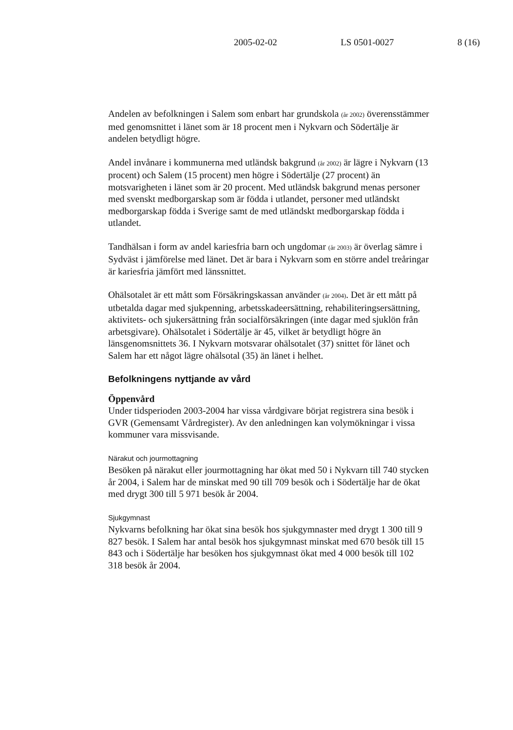2005-02-02 LS 0501-0027 8 (16)
Andelen av befolkningen i Salem som enbart har grundskola (år 2002) överensstämmer med genomsnittet i länet som är 18 procent men i Nykvarn och Södertälje är andelen betydligt högre.
Andel invånare i kommunerna med utländsk bakgrund (år 2002) är lägre i Nykvarn (13 procent) och Salem (15 procent) men högre i Södertälje (27 procent) än motsvarigheten i länet som är 20 procent. Med utländsk bakgrund menas personer med svenskt medborgarskap som är födda i utlandet, personer med utländskt medborgarskap födda i Sverige samt de med utländskt medborgarskap födda i utlandet.
Tandhälsan i form av andel kariesfria barn och ungdomar (år 2003) är överlag sämre i Sydväst i jämförelse med länet. Det är bara i Nykvarn som en större andel treåringar är kariesfria jämfört med länssnittet.
Ohälsotalet är ett mått som Försäkringskassan använder (år 2004). Det är ett mått på utbetalda dagar med sjukpenning, arbetsskadeersättning, rehabiliteringsersättning, aktivitets- och sjukersättning från socialförsäkringen (inte dagar med sjuklön från arbetsgivare). Ohälsotalet i Södertälje är 45, vilket är betydligt högre än länsgenomsnittets 36. I Nykvarn motsvarar ohälsotalet (37) snittet för länet och Salem har ett något lägre ohälsotal (35) än länet i helhet.
Befolkningens nyttjande av vård
Öppenvård
Under tidsperioden 2003-2004 har vissa vårdgivare börjat registrera sina besök i GVR (Gemensamt Vårdregister). Av den anledningen kan volymökningar i vissa kommuner vara missvisande.
Närakut och jourmottagning
Besöken på närakut eller jourmottagning har ökat med 50 i Nykvarn till 740 stycken år 2004, i Salem har de minskat med 90 till 709 besök och i Södertälje har de ökat med drygt 300 till 5 971 besök år 2004.
Sjukgymnast
Nykvarns befolkning har ökat sina besök hos sjukgymnaster med drygt 1 300 till 9 827 besök. I Salem har antal besök hos sjukgymnast minskat med 670 besök till 15 843 och i Södertälje har besöken hos sjukgymnast ökat med 4 000 besök till 102 318 besök år 2004.